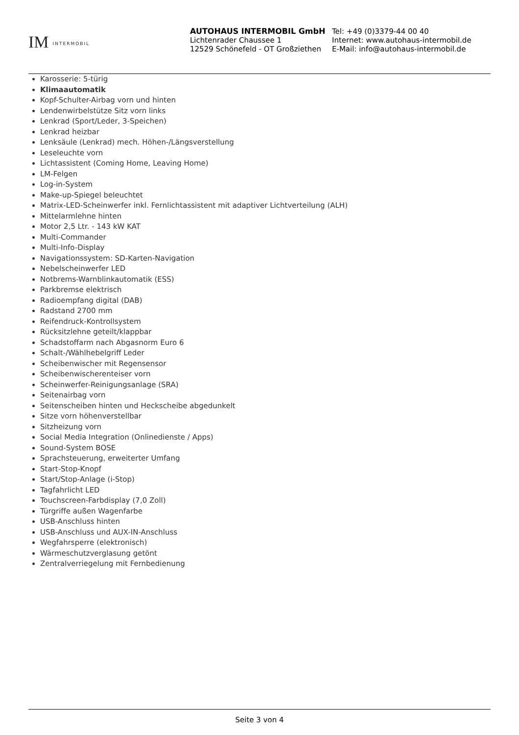IM INTERMOBIL
AUTOHAUS INTERMOBIL GmbH
Lichtenrader Chaussee 1
12529 Schönefeld - OT Großziethen
Tel: +49 (0)3379-44 00 40
Internet: www.autohaus-intermobil.de
E-Mail: info@autohaus-intermobil.de
Karosserie: 5-türig
Klimaautomatik
Kopf-Schulter-Airbag vorn und hinten
Lendenwirbelstütze Sitz vorn links
Lenkrad (Sport/Leder, 3-Speichen)
Lenkrad heizbar
Lenksäule (Lenkrad) mech. Höhen-/Längsverstellung
Leseleuchte vorn
Lichtassistent (Coming Home, Leaving Home)
LM-Felgen
Log-in-System
Make-up-Spiegel beleuchtet
Matrix-LED-Scheinwerfer inkl. Fernlichtassistent mit adaptiver Lichtverteilung (ALH)
Mittelarmlehne hinten
Motor 2,5 Ltr. - 143 kW KAT
Multi-Commander
Multi-Info-Display
Navigationssystem: SD-Karten-Navigation
Nebelscheinwerfer LED
Notbrems-Warnblinkautomatik (ESS)
Parkbremse elektrisch
Radioempfang digital (DAB)
Radstand 2700 mm
Reifendruck-Kontrollsystem
Rücksitzlehne geteilt/klappbar
Schadstoffarm nach Abgasnorm Euro 6
Schalt-/Wählhebelgriff Leder
Scheibenwischer mit Regensensor
Scheibenwischerenteiser vorn
Scheinwerfer-Reinigungsanlage (SRA)
Seitenairbag vorn
Seitenscheiben hinten und Heckscheibe abgedunkelt
Sitze vorn höhenverstellbar
Sitzheizung vorn
Social Media Integration (Onlinedienste / Apps)
Sound-System BOSE
Sprachsteuerung, erweiterter Umfang
Start-Stop-Knopf
Start/Stop-Anlage (i-Stop)
Tagfahrlicht LED
Touchscreen-Farbdisplay (7,0 Zoll)
Türgriffe außen Wagenfarbe
USB-Anschluss hinten
USB-Anschluss und AUX-IN-Anschluss
Wegfahrsperre (elektronisch)
Wärmeschutzverglasung getönt
Zentralverriegelung mit Fernbedienung
Seite 3 von 4